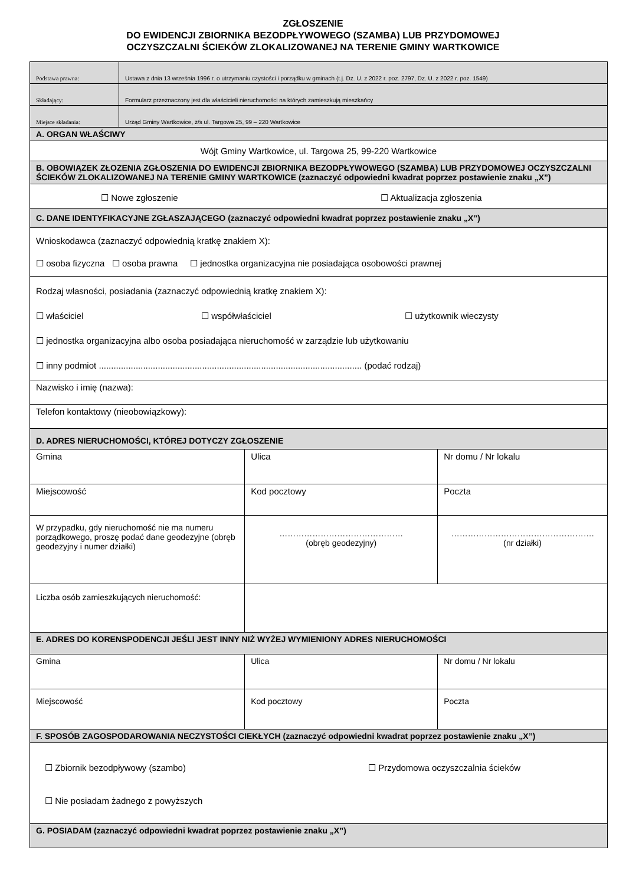ZGŁOSZENIE
DO EWIDENCJI ZBIORNIKA BEZODPŁYWOWEGO (SZAMBA) LUB PRZYDOMOWEJ
OCZYSZCZALNI ŚCIEKÓW ZLOKALIZOWANEJ NA TERENIE GMINY WARTKOWICE
| Podstawa prawna: | Ustawa z dnia 13 września 1996 r. o utrzymaniu czystości i porządku w gminach (t.j. Dz. U. z 2022 r. poz. 2797, Dz. U. z 2022 r. poz. 1549) | | |
| Składający: | Formularz przeznaczony jest dla właścicieli nieruchomości na których zamieszkują mieszkańcy | | |
| Miejsce składania: | Urząd Gminy Wartkowice, z/s ul. Targowa 25, 99 – 220 Wartkowice | | |
| A. ORGAN WŁAŚCIWY | | | |
| Wójt Gminy Wartkowice, ul. Targowa 25, 99-220 Wartkowice | | | |
| B. OBOWIĄZEK ZŁOZENIA ZGŁOSZENIA DO EWIDENCJI ZBIORNIKA BEZODPŁYWOWEGO (SZAMBA) LUB PRZYDOMOWEJ OCZYSZCZALNI ŚCIEKÓW ZLOKALIZOWANEJ NA TERENIE GMINY WARTKOWICE (zaznaczyć odpowiedni kwadrat poprzez postawienie znaku „X”) | | | |
| ☐ Nowe zgłoszenie ☐ Aktualizacja zgłoszenia | | | |
| C. DANE IDENTYFIKACYJNE ZGŁASZAJĄCEGO (zaznaczyć odpowiedni kwadrat poprzez postawienie znaku „X”) | | | |
| Wnioskodawca (zaznaczyć odpowiednią kratkę znakiem X): ☐ osoba fizyczna ☐ osoba prawna ☐ jednostka organizacyjna nie posiadająca osobowości prawnej | | | |
| Rodzaj własności, posiadania (zaznaczyć odpowiednią kratkę znakiem X): ☐ właściciel ☐ współwłaściciel ☐ użytkownik wieczysty ☐ jednostka organizacyjna albo osoba posiadająca nieruchomość w zarządzie lub użytkowaniu ☐ inny podmiot ........................................................................................................... (podać rodzaj) | | | |
| Nazwisko i imię (nazwa): | | | |
| Telefon kontaktowy (nieobowiązkowy): | | | |
| D. ADRES NIERUCHOMOŚCI, KTÓREJ DOTYCZY ZGŁOSZENIE | | | |
| Gmina | | Ulica | Nr domu / Nr lokalu |
| Miejscowość | | Kod pocztowy | Poczta |
| W przypadku, gdy nieruchomość nie ma numeru porządkowego, proszę podać dane geodezyjne (obręb geodezyjny i numer działki) | | ……………………………………… (obręb geodezyjny) | ……………………………………………. (nr działki) |
| Liczba osób zamieszkujących nieruchomość: | | | |
| E. ADRES DO KORENSPODENCJI JEŚLI JEST INNY NIŻ WYŻEJ WYMIENIONY ADRES NIERUCHOMOŚCI | | | |
| Gmina | | Ulica | Nr domu / Nr lokalu |
| Miejscowość | | Kod pocztowy | Poczta |
| F. SPOSÓB ZAGOSPODAROWANIA NECZYSTOŚCI CIEKŁYCH (zaznaczyć odpowiedni kwadrat poprzez postawienie znaku „X”) | | | |
| ☐ Zbiornik bezodpływowy (szambo) ☐ Przydomowa oczyszczalnia ścieków ☐ Nie posiadam żadnego z powyższych | | | |
| G. POSIADAM (zaznaczyć odpowiedni kwadrat poprzez postawienie znaku „X”) | | | |